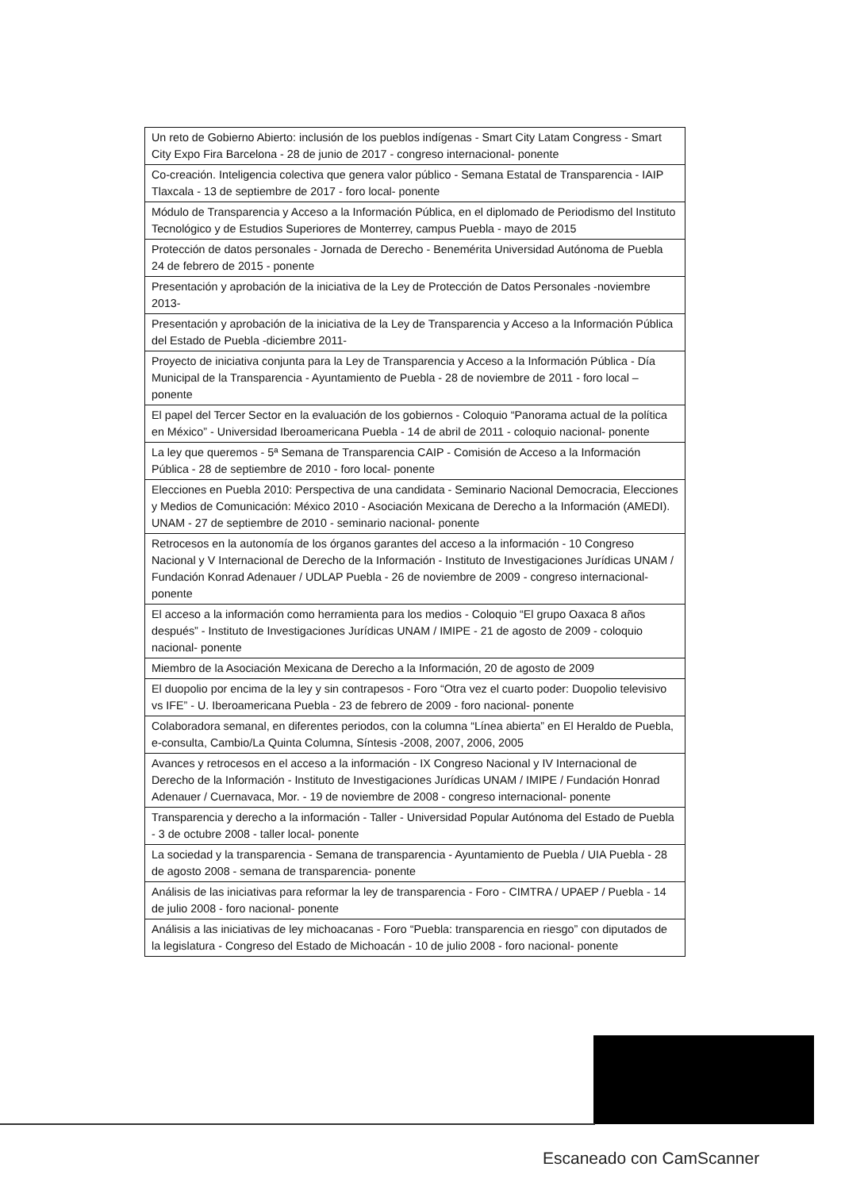| Un reto de Gobierno Abierto: inclusión de los pueblos indígenas - Smart City Latam Congress - Smart City Expo Fira Barcelona - 28 de junio de 2017 - congreso internacional- ponente |
| Co-creación. Inteligencia colectiva que genera valor público - Semana Estatal de Transparencia - IAIP Tlaxcala - 13 de septiembre de 2017 - foro local- ponente |
| Módulo de Transparencia y Acceso a la Información Pública, en el diplomado de Periodismo del Instituto Tecnológico y de Estudios Superiores de Monterrey, campus Puebla - mayo de 2015 |
| Protección de datos personales - Jornada de Derecho - Benemérita Universidad Autónoma de Puebla 24 de febrero de 2015 - ponente |
| Presentación y aprobación de la iniciativa de la Ley de Protección de Datos Personales -noviembre 2013- |
| Presentación y aprobación de la iniciativa de la Ley de Transparencia y Acceso a la Información Pública del Estado de Puebla -diciembre 2011- |
| Proyecto de iniciativa conjunta para la Ley de Transparencia y Acceso a la Información Pública - Día Municipal de la Transparencia - Ayuntamiento de Puebla - 28 de noviembre de 2011 - foro local – ponente |
| El papel del Tercer Sector en la evaluación de los gobiernos - Coloquio “Panorama actual de la política en México” - Universidad Iberoamericana Puebla - 14 de abril de 2011 - coloquio nacional- ponente |
| La ley que queremos - 5ª Semana de Transparencia CAIP - Comisión de Acceso a la Información Pública - 28 de septiembre de 2010 - foro local- ponente |
| Elecciones en Puebla 2010: Perspectiva de una candidata - Seminario Nacional Democracia, Elecciones y Medios de Comunicación: México 2010 - Asociación Mexicana de Derecho a la Información (AMEDI). UNAM - 27 de septiembre de 2010 - seminario nacional- ponente |
| Retrocesos en la autonomía de los órganos garantes del acceso a la información - 10 Congreso Nacional y V Internacional de Derecho de la Información - Instituto de Investigaciones Jurídicas UNAM / Fundación Konrad Adenauer / UDLAP Puebla - 26 de noviembre de 2009 - congreso internacional- ponente |
| El acceso a la información como herramienta para los medios - Coloquio “El grupo Oaxaca 8 años después” - Instituto de Investigaciones Jurídicas UNAM / IMIPE - 21 de agosto de 2009 - coloquio nacional- ponente |
| Miembro de la Asociación Mexicana de Derecho a la Información, 20 de agosto de 2009 |
| El duopolio por encima de la ley y sin contrapesos - Foro “Otra vez el cuarto poder: Duopolio televisivo vs IFE” - U. Iberoamericana Puebla - 23 de febrero de 2009 - foro nacional- ponente |
| Colaboradora semanal, en diferentes periodos, con la columna “Línea abierta” en El Heraldo de Puebla, e-consulta, Cambio/La Quinta Columna, Síntesis -2008, 2007, 2006, 2005 |
| Avances y retrocesos en el acceso a la información - IX Congreso Nacional y IV Internacional de Derecho de la Información - Instituto de Investigaciones Jurídicas UNAM / IMIPE / Fundación Honrad Adenauer / Cuernavaca, Mor. - 19 de noviembre de 2008 - congreso internacional- ponente |
| Transparencia y derecho a la información - Taller - Universidad Popular Autónoma del Estado de Puebla - 3 de octubre 2008 - taller local- ponente |
| La sociedad y la transparencia - Semana de transparencia - Ayuntamiento de Puebla / UIA Puebla - 28 de agosto 2008 - semana de transparencia- ponente |
| Análisis de las iniciativas para reformar la ley de transparencia - Foro - CIMTRA / UPAEP / Puebla - 14 de julio 2008 - foro nacional- ponente |
| Análisis a las iniciativas de ley michoacanas - Foro “Puebla: transparencia en riesgo” con diputados de la legislatura - Congreso del Estado de Michoacán - 10 de julio 2008 - foro nacional- ponente |
Escaneado con CamScanner